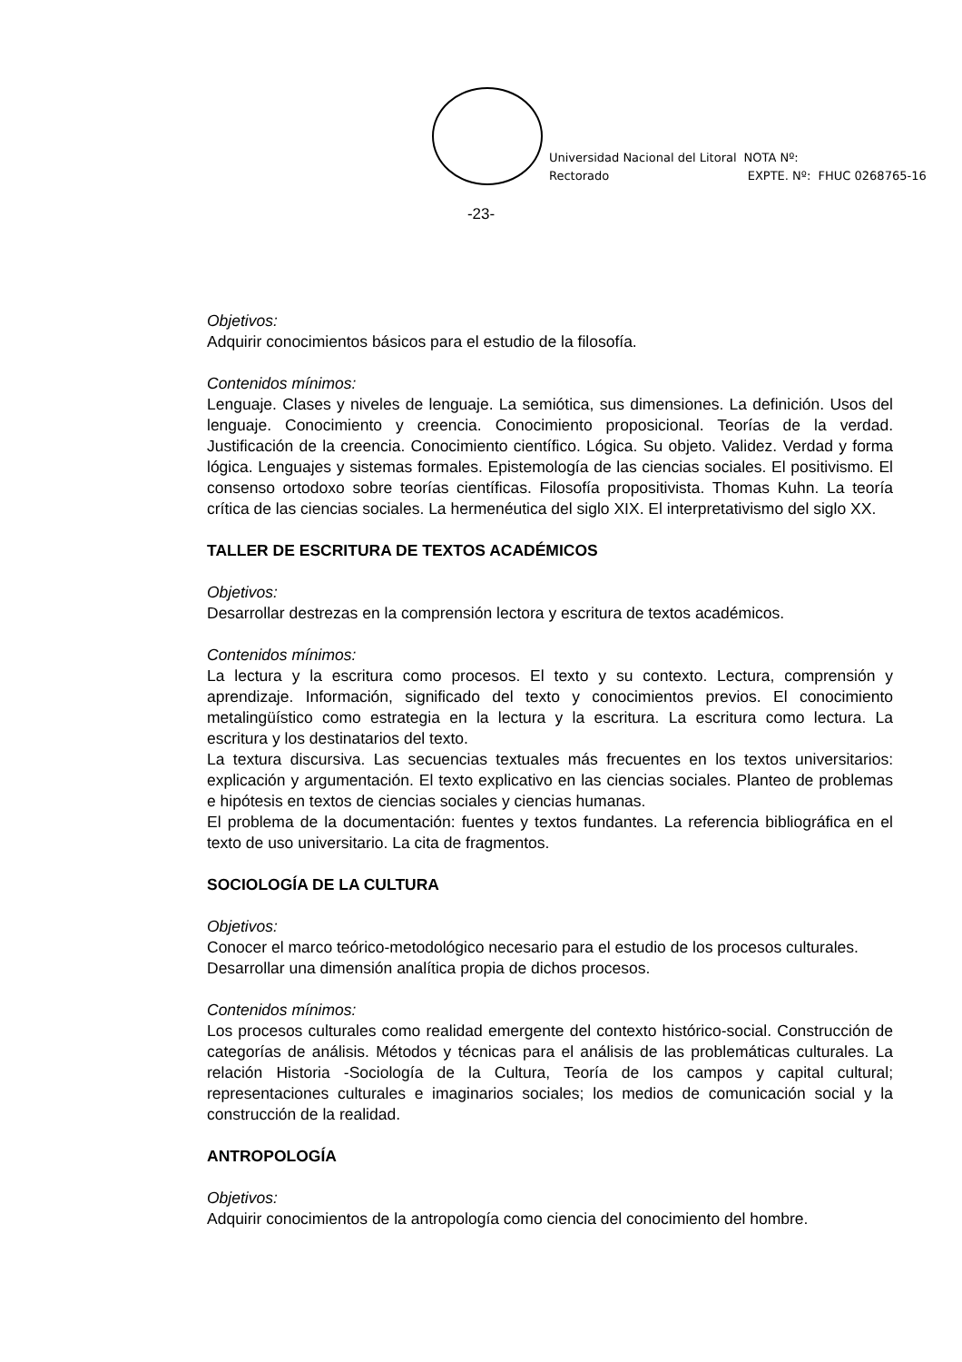Universidad Nacional del Litoral
Rectorado
NOTA Nº:
EXPTE. Nº: FHUC 0268765-16
-23-
Objetivos:
Adquirir conocimientos básicos para el estudio de la filosofía.
Contenidos mínimos:
Lenguaje. Clases y niveles de lenguaje. La semiótica, sus dimensiones. La definición. Usos del lenguaje. Conocimiento y creencia. Conocimiento proposicional. Teorías de la verdad. Justificación de la creencia. Conocimiento científico. Lógica. Su objeto. Validez. Verdad y forma lógica. Lenguajes y sistemas formales. Epistemología de las ciencias sociales. El positivismo. El consenso ortodoxo sobre teorías científicas. Filosofía propositivista. Thomas Kuhn. La teoría crítica de las ciencias sociales. La hermenéutica del siglo XIX. El interpretativismo del siglo XX.
TALLER DE ESCRITURA DE TEXTOS ACADÉMICOS
Objetivos:
Desarrollar destrezas en la comprensión lectora y escritura de textos académicos.
Contenidos mínimos:
La lectura y la escritura como procesos. El texto y su contexto. Lectura, comprensión y aprendizaje. Información, significado del texto y conocimientos previos. El conocimiento metalingüístico como estrategia en la lectura y la escritura. La escritura como lectura. La escritura y los destinatarios del texto.
La textura discursiva. Las secuencias textuales más frecuentes en los textos universitarios: explicación y argumentación. El texto explicativo en las ciencias sociales. Planteo de problemas e hipótesis en textos de ciencias sociales y ciencias humanas.
El problema de la documentación: fuentes y textos fundantes. La referencia bibliográfica en el texto de uso universitario. La cita de fragmentos.
SOCIOLOGÍA DE LA CULTURA
Objetivos:
Conocer el marco teórico-metodológico necesario para el estudio de los procesos culturales.
Desarrollar una dimensión analítica propia de dichos procesos.
Contenidos mínimos:
Los procesos culturales como realidad emergente del contexto histórico-social. Construcción de categorías de análisis. Métodos y técnicas para el análisis de las problemáticas culturales. La relación Historia -Sociología de la Cultura, Teoría de los campos y capital cultural; representaciones culturales e imaginarios sociales; los medios de comunicación social y la construcción de la realidad.
ANTROPOLOGÍA
Objetivos:
Adquirir conocimientos de la antropología como ciencia del conocimiento del hombre.